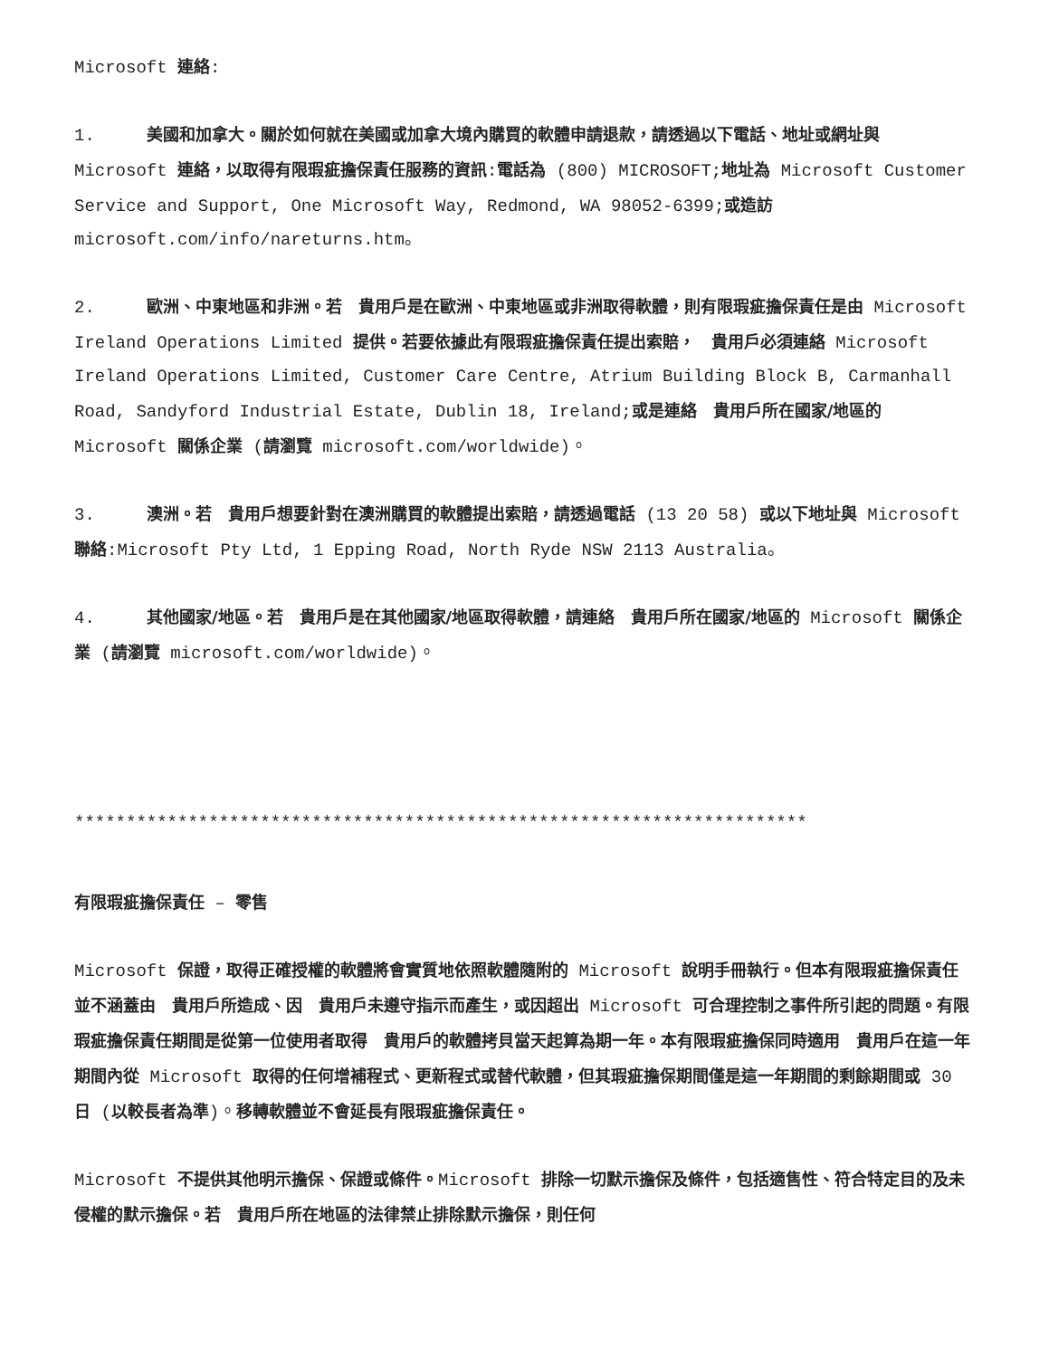Microsoft 連絡:
1. 美國和加拿大。關於如何就在美國或加拿大境內購買的軟體申請退款，請透過以下電話、地址或網址與 Microsoft 連絡，以取得有限瑕疵擔保責任服務的資訊:電話為 (800) MICROSOFT;地址為 Microsoft Customer Service and Support, One Microsoft Way, Redmond, WA 98052-6399;或造訪 microsoft.com/info/nareturns.htm。
2. 歐洲、中東地區和非洲。若　貴用戶是在歐洲、中東地區或非洲取得軟體，則有限瑕疵擔保責任是由 Microsoft Ireland Operations Limited 提供。若要依據此有限瑕疵擔保責任提出索賠，　貴用戶必須連絡 Microsoft Ireland Operations Limited, Customer Care Centre, Atrium Building Block B, Carmanhall Road, Sandyford Industrial Estate, Dublin 18, Ireland;或是連絡　貴用戶所在國家/地區的 Microsoft 關係企業 (請瀏覽 microsoft.com/worldwide)。
3. 澳洲。若　貴用戶想要針對在澳洲購買的軟體提出索賠，請透過電話 (13 20 58) 或以下地址與 Microsoft 聯絡:Microsoft Pty Ltd, 1 Epping Road, North Ryde NSW 2113 Australia。
4. 其他國家/地區。若　貴用戶是在其他國家/地區取得軟體，請連絡　貴用戶所在國家/地區的 Microsoft 關係企業 (請瀏覽 microsoft.com/worldwide)。
***********************************************************************
有限瑕疵擔保責任 – 零售
Microsoft 保證，取得正確授權的軟體將會實質地依照軟體隨附的 Microsoft 說明手冊執行。但本有限瑕疵擔保責任並不涵蓋由　貴用戶所造成、因　貴用戶未遵守指示而產生，或因超出 Microsoft 可合理控制之事件所引起的問題。有限瑕疵擔保責任期間是從第一位使用者取得　貴用戶的軟體拷貝當天起算為期一年。本有限瑕疵擔保同時適用　貴用戶在這一年期間內從 Microsoft 取得的任何增補程式、更新程式或替代軟體，但其瑕疵擔保期間僅是這一年期間的剩餘期間或 30 日 (以較長者為準)。移轉軟體並不會延長有限瑕疵擔保責任。
Microsoft 不提供其他明示擔保、保證或條件。Microsoft 排除一切默示擔保及條件，包括適售性、符合特定目的及未侵權的默示擔保。若　貴用戶所在地區的法律禁止排除默示擔保，則任何